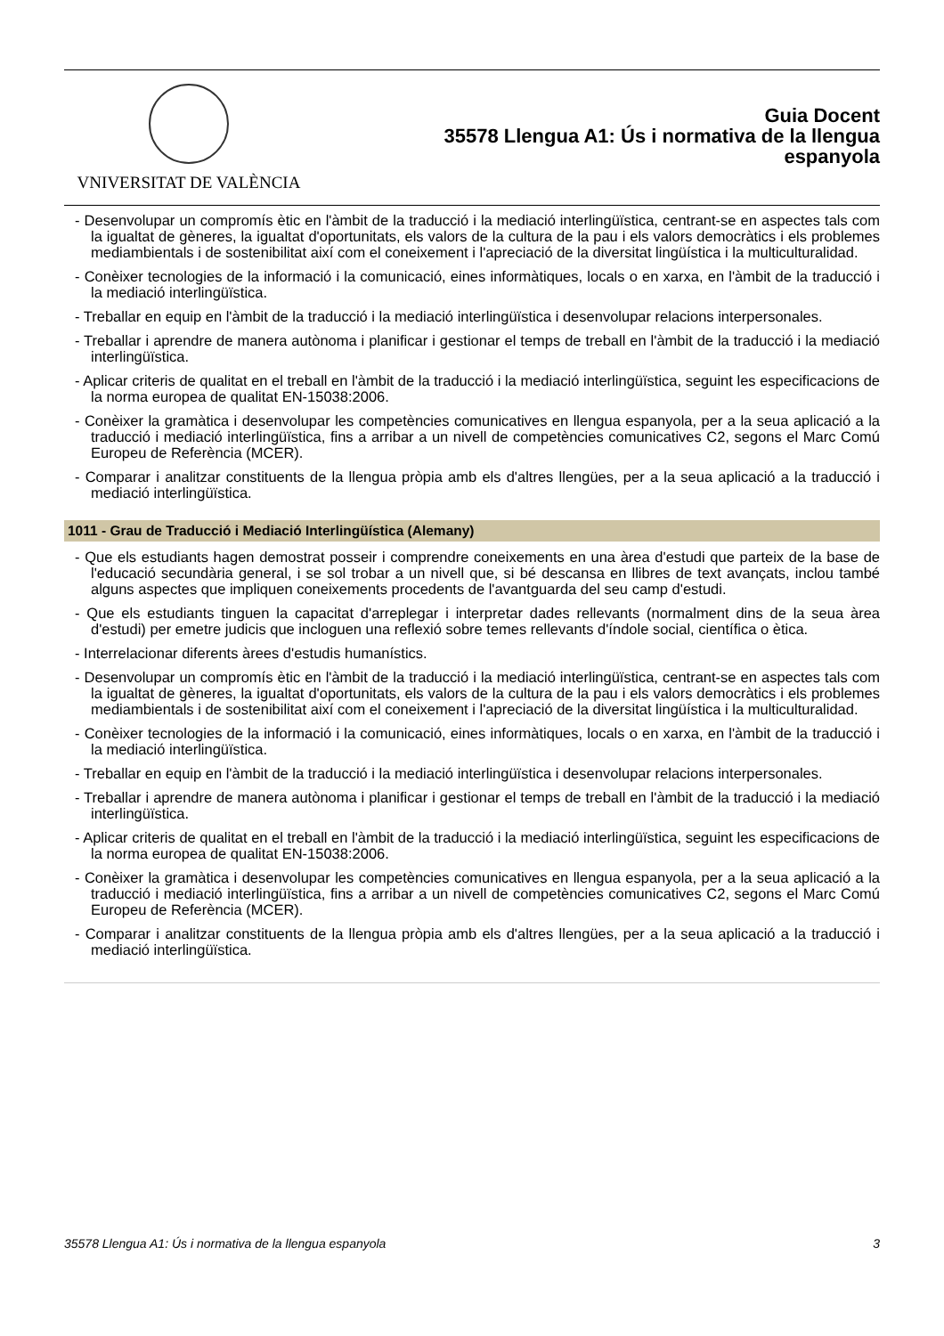VNIVERSITAT DE VALÈNCIA
Guia Docent
35578 Llengua A1: Ús i normativa de la llengua
espanyola
- Desenvolupar un compromís ètic en l'àmbit de la traducció i la mediació interlingüïstica, centrant-se en aspectes tals com la igualtat de gèneres, la igualtat d'oportunitats, els valors de la cultura de la pau i els valors democràtics i els problemes mediambientals i de sostenibilitat així com el coneixement i l'apreciació de la diversitat lingüística i la multiculturalidad.
- Conèixer tecnologies de la informació i la comunicació, eines informàtiques, locals o en xarxa, en l'àmbit de la traducció i la mediació interlingüïstica.
- Treballar en equip en l'àmbit de la traducció i la mediació interlingüïstica i desenvolupar relacions interpersonales.
- Treballar i aprendre de manera autònoma i planificar i gestionar el temps de treball en l'àmbit de la traducció i la mediació interlingüïstica.
- Aplicar criteris de qualitat en el treball en l'àmbit de la traducció i la mediació interlingüïstica, seguint les especificacions de la norma europea de qualitat EN-15038:2006.
- Conèixer la gramàtica i desenvolupar les competències comunicatives en llengua espanyola, per a la seua aplicació a la traducció i mediació interlingüïstica, fins a arribar a un nivell de competències comunicatives C2, segons el Marc Comú Europeu de Referència (MCER).
- Comparar i analitzar constituents de la llengua pròpia amb els d'altres llengües, per a la seua aplicació a la traducció i mediació interlingüïstica.
1011 - Grau de Traducció i Mediació Interlingüística (Alemany)
- Que els estudiants hagen demostrat posseir i comprendre coneixements en una àrea d'estudi que parteix de la base de l'educació secundària general, i se sol trobar a un nivell que, si bé descansa en llibres de text avançats, inclou també alguns aspectes que impliquen coneixements procedents de l'avantguarda del seu camp d'estudi.
- Que els estudiants tinguen la capacitat d'arreplegar i interpretar dades rellevants (normalment dins de la seua àrea d'estudi) per emetre judicis que incloguen una reflexió sobre temes rellevants d'índole social, científica o ètica.
- Interrelacionar diferents àrees d'estudis humanístics.
- Desenvolupar un compromís ètic en l'àmbit de la traducció i la mediació interlingüïstica, centrant-se en aspectes tals com la igualtat de gèneres, la igualtat d'oportunitats, els valors de la cultura de la pau i els valors democràtics i els problemes mediambientals i de sostenibilitat així com el coneixement i l'apreciació de la diversitat lingüística i la multiculturalidad.
- Conèixer tecnologies de la informació i la comunicació, eines informàtiques, locals o en xarxa, en l'àmbit de la traducció i la mediació interlingüïstica.
- Treballar en equip en l'àmbit de la traducció i la mediació interlingüïstica i desenvolupar relacions interpersonales.
- Treballar i aprendre de manera autònoma i planificar i gestionar el temps de treball en l'àmbit de la traducció i la mediació interlingüïstica.
- Aplicar criteris de qualitat en el treball en l'àmbit de la traducció i la mediació interlingüïstica, seguint les especificacions de la norma europea de qualitat EN-15038:2006.
- Conèixer la gramàtica i desenvolupar les competències comunicatives en llengua espanyola, per a la seua aplicació a la traducció i mediació interlingüïstica, fins a arribar a un nivell de competències comunicatives C2, segons el Marc Comú Europeu de Referència (MCER).
- Comparar i analitzar constituents de la llengua pròpia amb els d'altres llengües, per a la seua aplicació a la traducció i mediació interlingüïstica.
35578 Llengua A1: Ús i normativa de la llengua espanyola 3